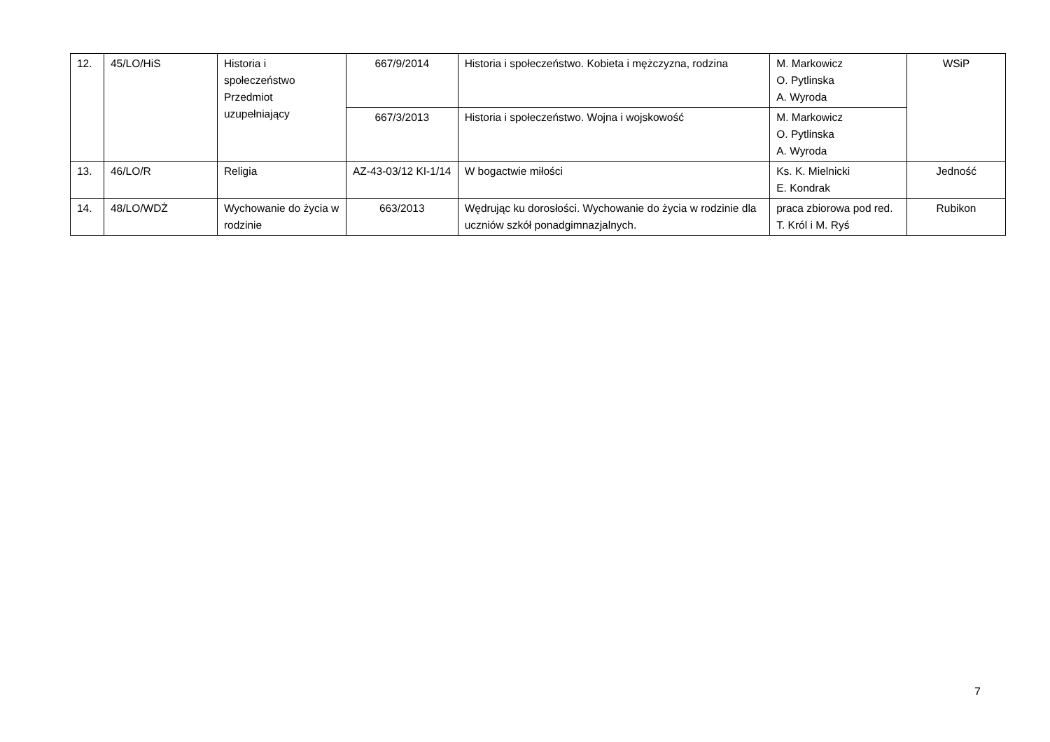| 12. | 45/LO/HiS | Historia i społeczeństwo Przedmiot uzupełniający | 667/9/2014 | Historia i społeczeństwo. Kobieta i mężczyzna, rodzina | M. Markowicz O. Pytlinska A. Wyroda | WSiP |
| | | | 667/3/2013 | Historia i społeczeństwo. Wojna i wojskowość | M. Markowicz O. Pytlinska A. Wyroda | |
| 13. | 46/LO/R | Religia | AZ-43-03/12 KI-1/14 | W bogactwie miłości | Ks. K. Mielnicki E. Kondrak | Jedność |
| 14. | 48/LO/WDŻ | Wychowanie do życia w rodzinie | 663/2013 | Wędrując ku dorosłości. Wychowanie do życia w rodzinie dla uczniów szkół ponadgimnazjalnych. | praca zbiorowa pod red. T. Król i M. Ryś | Rubikon |
7